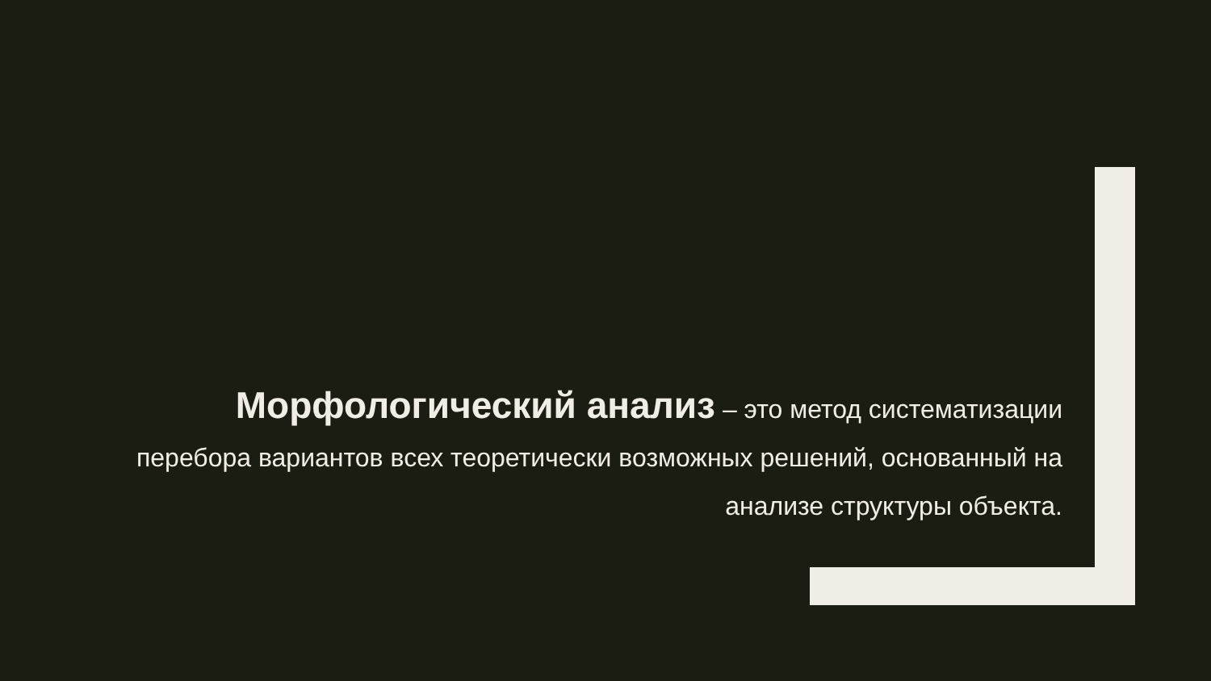Морфологический анализ – это метод систематизации перебора вариантов всех теоретически возможных решений, основанный на анализе структуры объекта.